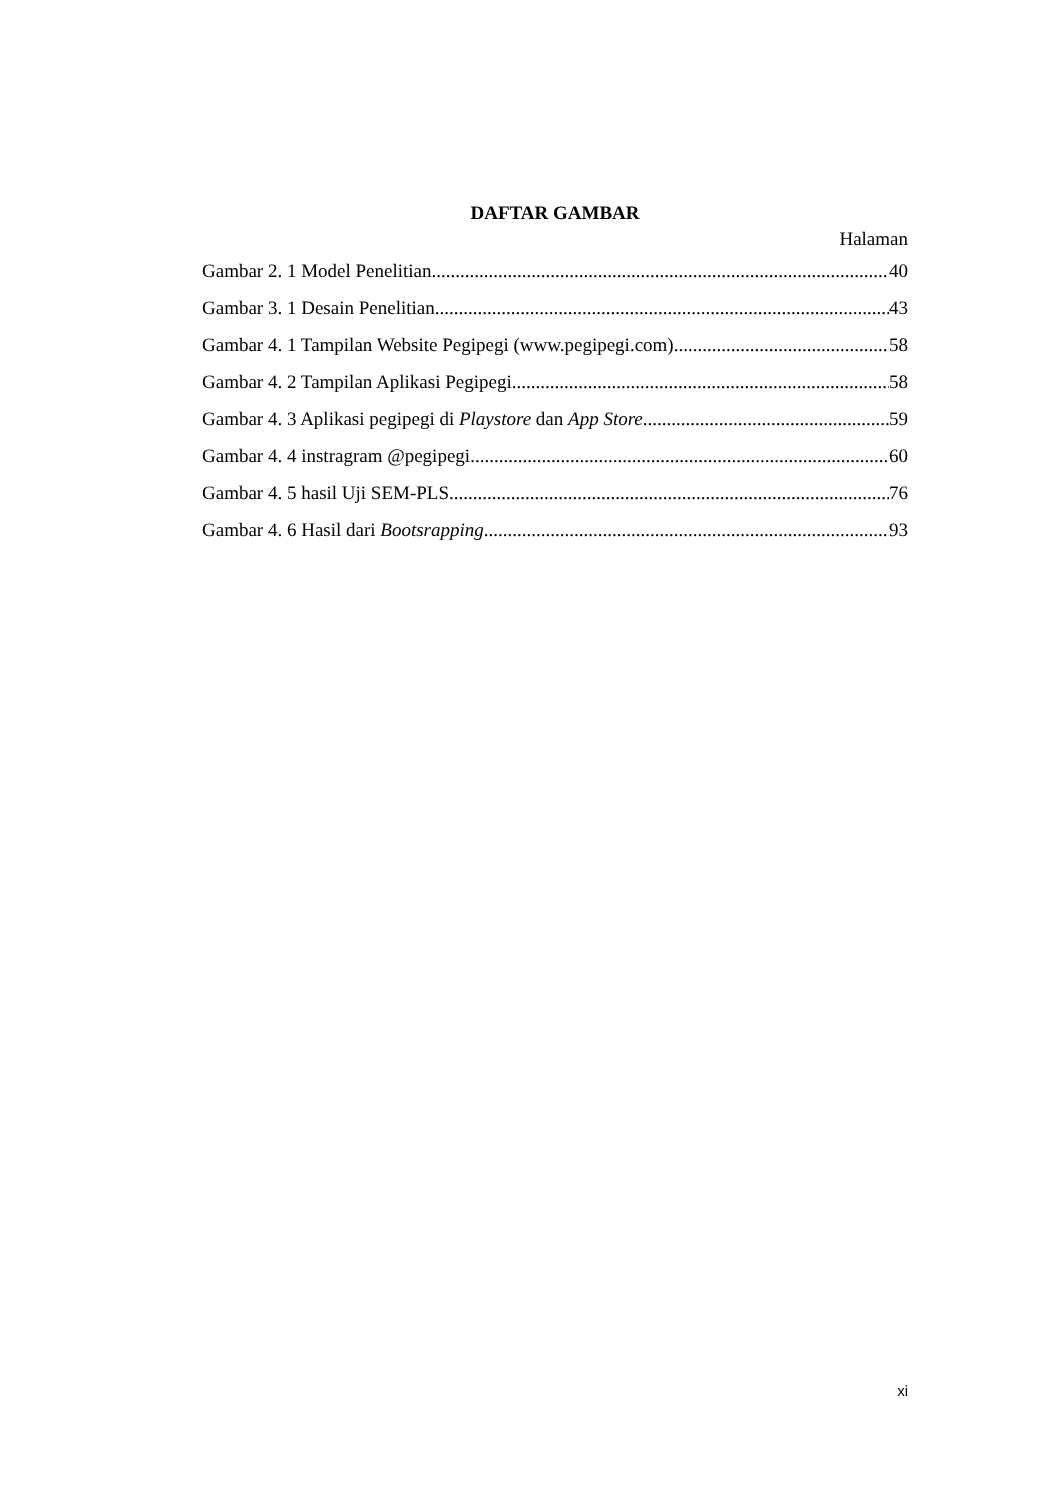DAFTAR GAMBAR
Halaman
Gambar 2. 1 Model Penelitian 40
Gambar 3. 1 Desain Penelitian 43
Gambar 4. 1 Tampilan Website Pegipegi (www.pegipegi.com) 58
Gambar 4. 2 Tampilan Aplikasi Pegipegi 58
Gambar 4. 3 Aplikasi pegipegi di Playstore dan App Store 59
Gambar 4. 4 instragram @pegipegi 60
Gambar 4. 5 hasil Uji SEM-PLS 76
Gambar 4. 6 Hasil dari Bootsrapping 93
xi